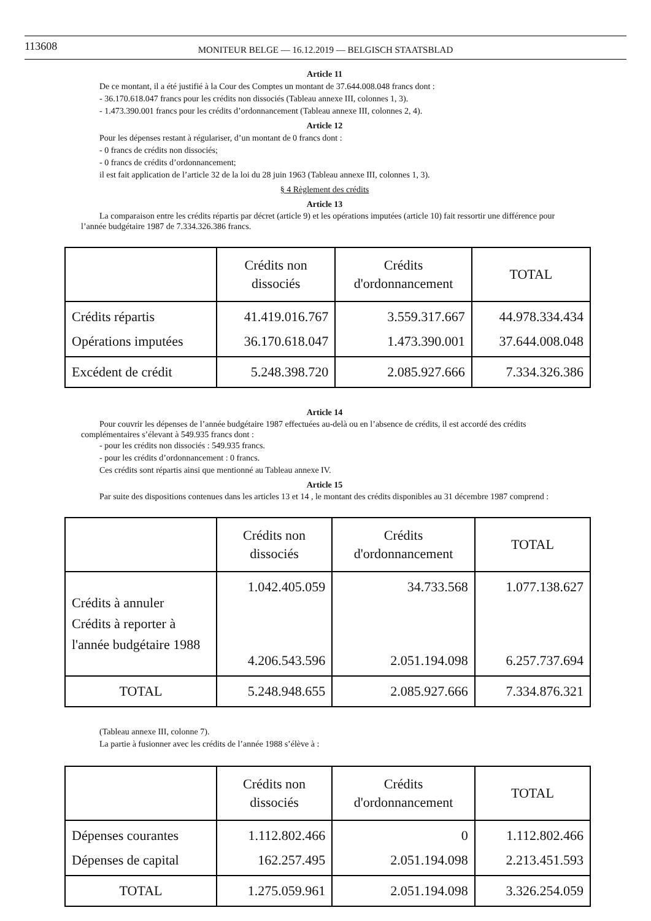113608
MONITEUR BELGE — 16.12.2019 — BELGISCH STAATSBLAD
Article 11
De ce montant, il a été justifié à la Cour des Comptes un montant de 37.644.008.048 francs dont :
- 36.170.618.047 francs pour les crédits non dissociés (Tableau annexe III, colonnes 1, 3).
- 1.473.390.001 francs pour les crédits d’ordonnancement (Tableau annexe III, colonnes 2, 4).
Article 12
Pour les dépenses restant à régulariser, d’un montant de 0 francs dont :
- 0 francs de crédits non dissociés;
- 0 francs de crédits d’ordonnancement;
il est fait application de l’article 32 de la loi du 28 juin 1963 (Tableau annexe III, colonnes 1, 3).
§ 4 Règlement des crédits
Article 13
La comparaison entre les crédits répartis par décret (article 9) et les opérations imputées (article 10) fait ressortir une différence pour l’année budgétaire 1987 de 7.334.326.386 francs.
| | Crédits non dissociés | Crédits d'ordonnancement | TOTAL |
| --- | --- | --- | --- |
| Crédits répartis Opérations imputées | 41.419.016.767 36.170.618.047 | 3.559.317.667 1.473.390.001 | 44.978.334.434 37.644.008.048 |
| Excédent de crédit | 5.248.398.720 | 2.085.927.666 | 7.334.326.386 |
Article 14
Pour couvrir les dépenses de l’année budgétaire 1987 effectuées au-delà ou en l’absence de crédits, il est accordé des crédits complémentaires s’élevant à 549.935 francs dont :
- pour les crédits non dissociés : 549.935 francs.
- pour les crédits d’ordonnancement : 0 francs.
Ces crédits sont répartis ainsi que mentionné au Tableau annexe IV.
Article 15
Par suite des dispositions contenues dans les articles 13 et 14 , le montant des crédits disponibles au 31 décembre 1987 comprend :
| | Crédits non dissociés | Crédits d'ordonnancement | TOTAL |
| --- | --- | --- | --- |
| Crédits à annuler Crédits à reporter à l'année budgétaire 1988 | 1.042.405.059 4.206.543.596 | 34.733.568 2.051.194.098 | 1.077.138.627 6.257.737.694 |
| TOTAL | 5.248.948.655 | 2.085.927.666 | 7.334.876.321 |
(Tableau annexe III, colonne 7).
La partie à fusionner avec les crédits de l’année 1988 s’élève à :
| | Crédits non dissociés | Crédits d'ordonnancement | TOTAL |
| --- | --- | --- | --- |
| Dépenses courantes Dépenses de capital | 1.112.802.466 162.257.495 | 0 2.051.194.098 | 1.112.802.466 2.213.451.593 |
| TOTAL | 1.275.059.961 | 2.051.194.098 | 3.326.254.059 |